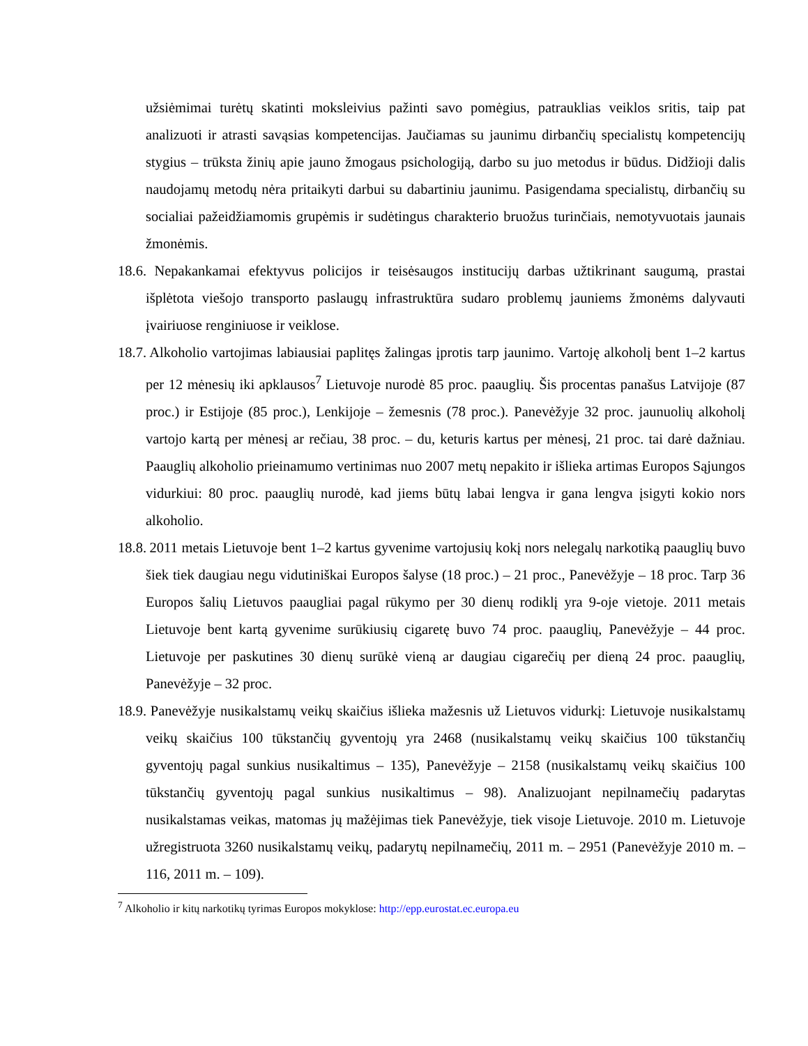užsiėmimai turėtų skatinti moksleivius pažinti savo pomėgius, patrauklias veiklos sritis, taip pat analizuoti ir atrasti savąsias kompetencijas. Jaučiamas su jaunimu dirbančių specialistų kompetencijų stygius – trūksta žinių apie jauno žmogaus psichologiją, darbo su juo metodus ir būdus. Didžioji dalis naudojamų metodų nėra pritaikyti darbui su dabartiniu jaunimu. Pasigendama specialistų, dirbančių su socialiai pažeidžiamomis grupėmis ir sudėtingus charakterio bruožus turinčiais, nemotyvuotais jaunais žmonėmis.
18.6. Nepakankamai efektyvus policijos ir teisėsaugos institucijų darbas užtikrinant saugumą, prastai išplėtota viešojo transporto paslaugų infrastruktūra sudaro problemų jauniems žmonėms dalyvauti įvairiuose renginiuose ir veiklose.
18.7. Alkoholio vartojimas labiausiai paplitęs žalingas įprotis tarp jaunimo. Vartoję alkoholį bent 1–2 kartus per 12 mėnesių iki apklausos<sup>7</sup> Lietuvoje nurodė 85 proc. paauglių. Šis procentas panašus Latvijoje (87 proc.) ir Estijoje (85 proc.), Lenkijoje – žemesnis (78 proc.). Panevėžyje 32 proc. jaunuolių alkoholį vartojo kartą per mėnesį ar rečiau, 38 proc. – du, keturis kartus per mėnesį, 21 proc. tai darė dažniau. Paauglių alkoholio prieinamumo vertinimas nuo 2007 metų nepakito ir išlieka artimas Europos Sąjungos vidurkiui: 80 proc. paauglių nurodė, kad jiems būtų labai lengva ir gana lengva įsigyti kokio nors alkoholio.
18.8. 2011 metais Lietuvoje bent 1–2 kartus gyvenime vartojusių kokį nors nelegalų narkotiką paauglių buvo šiek tiek daugiau negu vidutiniškai Europos šalyse (18 proc.) – 21 proc., Panevėžyje – 18 proc. Tarp 36 Europos šalių Lietuvos paaugliai pagal rūkymo per 30 dienų rodiklį yra 9-oje vietoje. 2011 metais Lietuvoje bent kartą gyvenime surūkiusių cigaretę buvo 74 proc. paauglių, Panevėžyje – 44 proc. Lietuvoje per paskutines 30 dienų surūkė vieną ar daugiau cigarečių per dieną 24 proc. paauglių, Panevėžyje – 32 proc.
18.9. Panevėžyje nusikalstamų veikų skaičius išlieka mažesnis už Lietuvos vidurkį: Lietuvoje nusikalstamų veikų skaičius 100 tūkstančių gyventojų yra 2468 (nusikalstamų veikų skaičius 100 tūkstančių gyventojų pagal sunkius nusikaltimus – 135), Panevėžyje – 2158 (nusikalstamų veikų skaičius 100 tūkstančių gyventojų pagal sunkius nusikaltimus – 98). Analizuojant nepilnamečių padarytas nusikalstamas veikas, matomas jų mažėjimas tiek Panevėžyje, tiek visoje Lietuvoje. 2010 m. Lietuvoje užregistruota 3260 nusikalstamų veikų, padarytų nepilnamečių, 2011 m. – 2951 (Panevėžyje 2010 m. – 116, 2011 m. – 109).
<sup>7</sup> Alkoholio ir kitų narkotikų tyrimas Europos mokyklose: http://epp.eurostat.ec.europa.eu